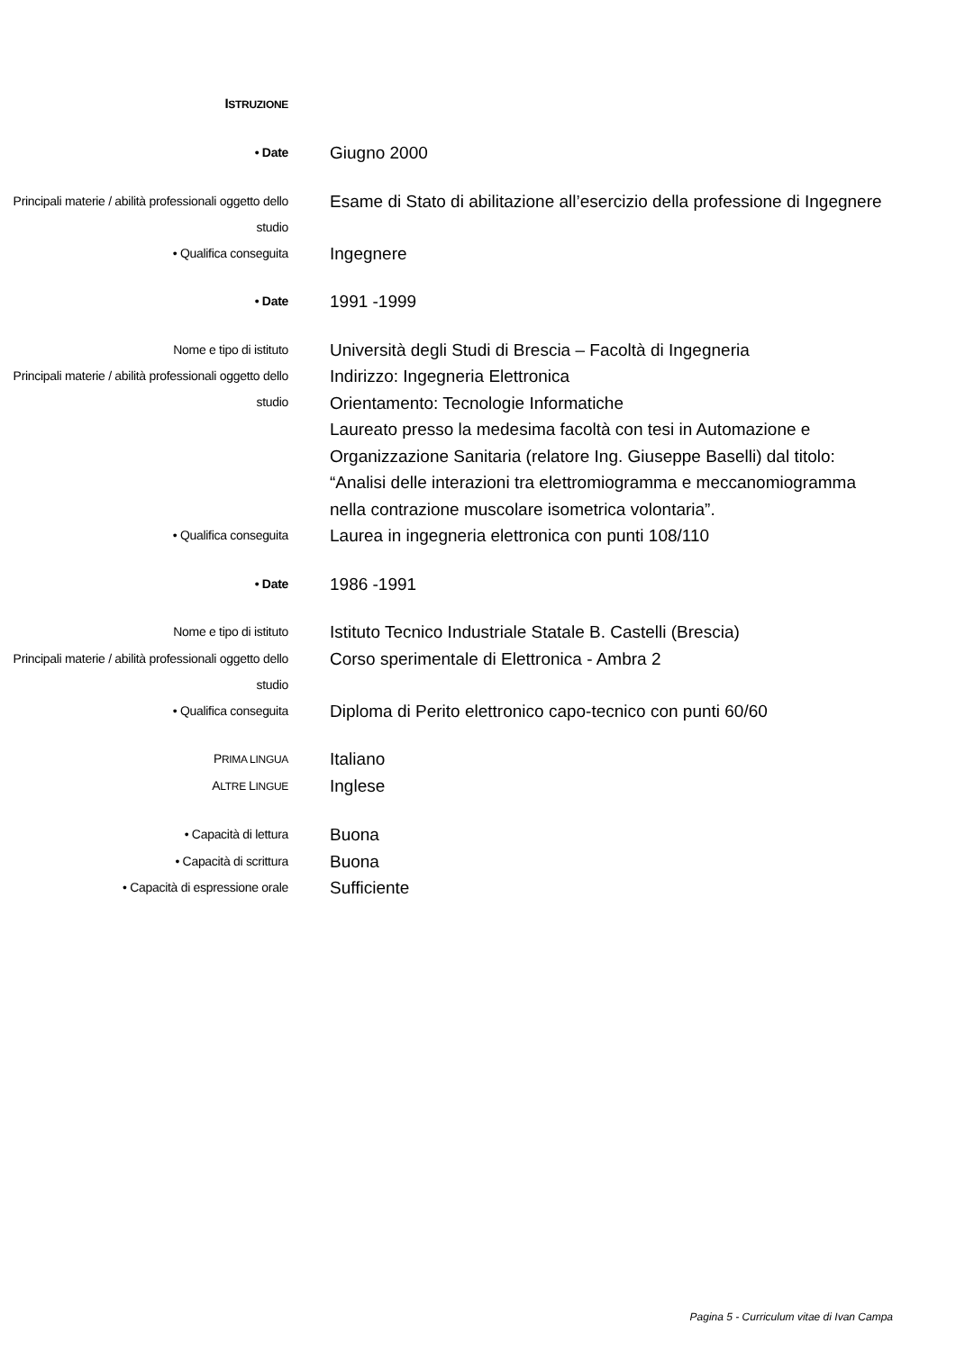| I STRUZIONE | |
| • Date | Giugno 2000 |
| Principali materie / abilità professionali oggetto dello studio | Esame di Stato di abilitazione all’esercizio della professione di Ingegnere |
| • Qualifica conseguita | Ingegnere |
| • Date | 1991 -1999 |
| Nome e tipo di istituto | Università degli Studi di Brescia – Facoltà di Ingegneria |
| Principali materie / abilità professionali oggetto dello studio | Indirizzo: Ingegneria Elettronica Orientamento: Tecnologie Informatiche Laureato presso la medesima facoltà con tesi in Automazione e Organizzazione Sanitaria (relatore Ing. Giuseppe Baselli) dal titolo: “Analisi delle interazioni tra elettromiogramma e meccanomiogramma nella contrazione muscolare isometrica volontaria”. |
| • Qualifica conseguita | Laurea in ingegneria elettronica con punti 108/110 |
| • Date | 1986 -1991 |
| Nome e tipo di istituto | Istituto Tecnico Industriale Statale B. Castelli (Brescia) |
| Principali materie / abilità professionali oggetto dello studio | Corso sperimentale di Elettronica - Ambra 2 |
| • Qualifica conseguita | Diploma di Perito elettronico capo-tecnico con punti 60/60 |
| P RIMA LINGUA | Italiano |
| A LTRE L INGUE | Inglese |
| • Capacità di lettura | Buona |
| • Capacità di scrittura | Buona |
| • Capacità di espressione orale | Sufficiente |
Pagina 5 - Curriculum vitae di Ivan Campa